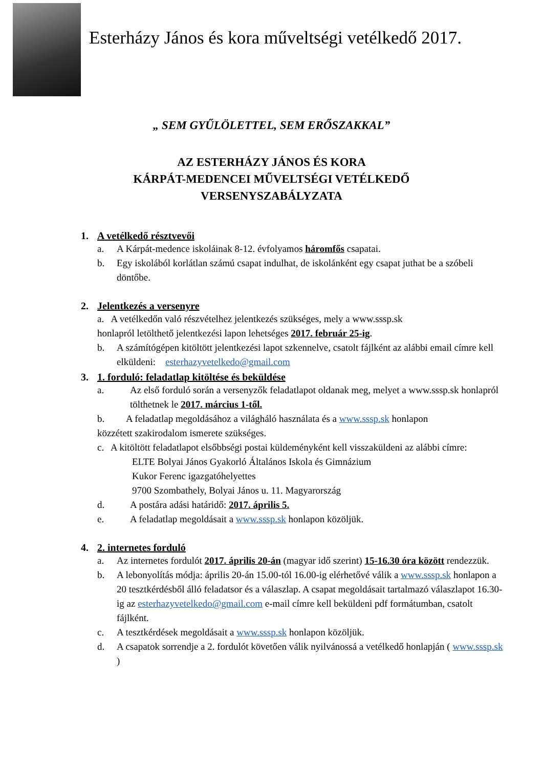Esterházy János és kora műveltségi vetélkedő 2017.
„ SEM GYŰLÖLETTEL, SEM ERŐSZAKKAL”
AZ ESTERHÁZY JÁNOS ÉS KORA
KÁRPÁT-MEDENCEI MŰVELTSÉGI VETÉLKEDŐ
VERSENYSZABÁLYZATA
1. A vetélkedő résztvevői
a. A Kárpát-medence iskoláinak 8-12. évfolyamos háromfős csapatai.
b. Egy iskolából korlátlan számú csapat indulhat, de iskolánként egy csapat juthat be a szóbeli döntőbe.
2. Jelentkezés a versenyre
a. A vetélkedőn való részvételhez jelentkezés szükséges, mely a www.sssp.sk
honlapról letölthető jelentkezési lapon lehetséges 2017. február 25-ig.
b. A számítógépen kitöltött jelentkezési lapot szkennelve, csatolt fájlként az alábbi email címre kell elküldeni: esterhazyvetelkedo@gmail.com
3. 1. forduló: feladatlap kitöltése és beküldése
a. Az első forduló során a versenyzők feladatlapot oldanak meg, melyet a www.sssp.sk honlapról tölthetnek le 2017. március 1-től.
b. A feladatlap megoldásához a világháló használata és a www.sssp.sk honlapon
közzétett szakirodalom ismerete szükséges.
c. A kitöltött feladatlapot elsőbbségi postai küldeményként kell visszaküldeni az alábbi címre:
ELTE Bolyai János Gyakorló Általános Iskola és Gimnázium
Kukor Ferenc igazgatóhelyettes
9700 Szombathely, Bolyai János u. 11. Magyarország
d. A postára adási határidő: 2017. április 5.
e. A feladatlap megoldásait a www.sssp.sk honlapon közöljük.
4. 2. internetes forduló
a. Az internetes fordulót 2017. április 20-án (magyar idő szerint) 15-16.30 óra között rendezzük.
b. A lebonyolítás módja: április 20-án 15.00-tól 16.00-ig elérhetővé válik a www.sssp.sk honlapon a 20 tesztkérdésből álló feladatsor és a válaszlap. A csapat megoldásait tartalmazó válaszlapot 16.30-ig az esterhazyvetelkedo@gmail.com e-mail címre kell beküldeni pdf formátumban, csatolt fájlként.
c. A tesztkérdések megoldásait a www.sssp.sk honlapon közöljük.
d. A csapatok sorrendje a 2. fordulót követően válik nyilvánossá a vetélkedő honlapján ( www.sssp.sk )